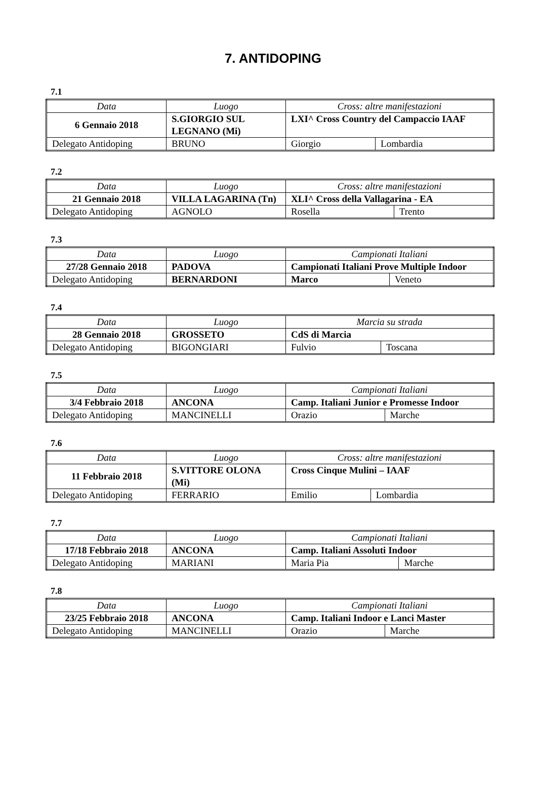7. ANTIDOPING
7.1
| Data | Luogo | Cross: altre manifestazioni | |
| 6 Gennaio 2018 | S.GIORGIO SUL LEGNANO (Mi) | LXI^ Cross Country del Campaccio IAAF | |
| Delegato Antidoping | BRUNO | Giorgio | Lombardia |
7.2
| Data | Luogo | Cross: altre manifestazioni | |
| 21 Gennaio 2018 | VILLA LAGARINA (Tn) | XLI^ Cross della Vallagarina - EA | |
| Delegato Antidoping | AGNOLO | Rosella | Trento |
7.3
| Data | Luogo | Campionati Italiani | |
| 27/28 Gennaio 2018 | PADOVA | Campionati Italiani Prove Multiple Indoor | |
| Delegato Antidoping | BERNARDONI | Marco | Veneto |
7.4
| Data | Luogo | Marcia su strada | |
| 28 Gennaio 2018 | GROSSETO | CdS di Marcia | |
| Delegato Antidoping | BIGONGIARI | Fulvio | Toscana |
7.5
| Data | Luogo | Campionati Italiani | |
| 3/4 Febbraio 2018 | ANCONA | Camp. Italiani Junior e Promesse Indoor | |
| Delegato Antidoping | MANCINELLI | Orazio | Marche |
7.6
| Data | Luogo | Cross: altre manifestazioni | |
| 11 Febbraio 2018 | S.VITTORE OLONA (Mi) | Cross Cinque Mulini – IAAF | |
| Delegato Antidoping | FERRARIO | Emilio | Lombardia |
7.7
| Data | Luogo | Campionati Italiani | |
| 17/18 Febbraio 2018 | ANCONA | Camp. Italiani Assoluti Indoor | |
| Delegato Antidoping | MARIANI | Maria Pia | Marche |
7.8
| Data | Luogo | Campionati Italiani | |
| 23/25 Febbraio 2018 | ANCONA | Camp. Italiani Indoor e Lanci Master | |
| Delegato Antidoping | MANCINELLI | Orazio | Marche |